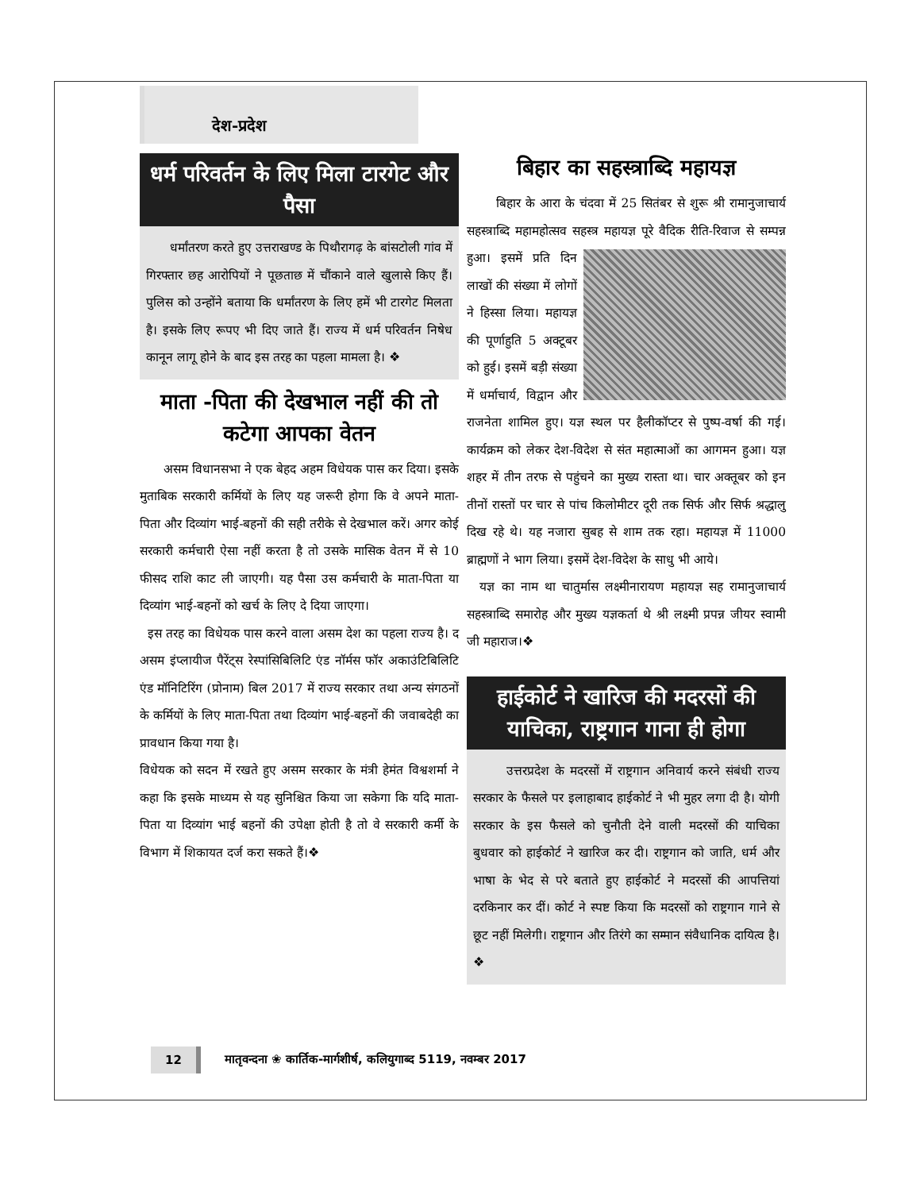देश-प्रदेश
धर्म परिवर्तन के लिए मिला टारगेट और पैसा
धर्मांतरण करते हुए उत्तराखण्ड के पिथौरागढ़ के बांसटोली गांव में गिरफ्तार छह आरोपियों ने पूछताछ में चौंकाने वाले खुलासे किए हैं। पुलिस को उन्होंने बताया कि धर्मांतरण के लिए हमें भी टारगेट मिलता है। इसके लिए रूपए भी दिए जाते हैं। राज्य में धर्म परिवर्तन निषेध कानून लागू होने के बाद इस तरह का पहला मामला है। ❖
माता -पिता की देखभाल नहीं की तो कटेगा आपका वेतन
असम विधानसभा ने एक बेहद अहम विधेयक पास कर दिया। इसके मुताबिक सरकारी कर्मियों के लिए यह जरूरी होगा कि वे अपने माता-पिता और दिव्यांग भाई-बहनों की सही तरीके से देखभाल करें। अगर कोई सरकारी कर्मचारी ऐसा नहीं करता है तो उसके मासिक वेतन में से 10 फीसद राशि काट ली जाएगी। यह पैसा उस कर्मचारी के माता-पिता या दिव्यांग भाई-बहनों को खर्च के लिए दे दिया जाएगा।
इस तरह का विधेयक पास करने वाला असम देश का पहला राज्य है। द असम इंप्लायीज पैरेंट्स रेस्पांसिबिलिटि एंड नॉर्मस फॉर अकाउंटिबिलिटि एंड मॉनिटिरिंग (प्रोनाम) बिल 2017 में राज्य सरकार तथा अन्य संगठनों के कर्मियों के लिए माता-पिता तथा दिव्यांग भाई-बहनों की जवाबदेही का प्रावधान किया गया है।
विधेयक को सदन में रखते हुए असम सरकार के मंत्री हेमंत विश्वशर्मा ने कहा कि इसके माध्यम से यह सुनिश्चित किया जा सकेगा कि यदि माता-पिता या दिव्यांग भाई बहनों की उपेक्षा होती है तो वे सरकारी कर्मी के विभाग में शिकायत दर्ज करा सकते हैं।❖
बिहार का सहस्त्राब्दि महायज्ञ
बिहार के आरा के चंदवा में 25 सितंबर से शुरू श्री रामानुजाचार्य सहस्त्राब्दि महामहोत्सव सहस्त्र महायज्ञ पूरे वैदिक रीति-रिवाज से सम्पन्न हुआ। इसमें प्रति दिन लाखों की संख्या में लोगों ने हिस्सा लिया। महायज्ञ की पूर्णाहुति 5 अक्टूबर को हुई। इसमें बड़ी संख्या में धर्माचार्य, विद्वान और राजनेता शामिल हुए। यज्ञ स्थल पर हैलीकॉप्टर से पुष्प-वर्षा की गई। कार्यक्रम को लेकर देश-विदेश से संत महात्माओं का आगमन हुआ। यज्ञ शहर में तीन तरफ से पहुंचने का मुख्य रास्ता था। चार अक्तूबर को इन तीनों रास्तों पर चार से पांच किलोमीटर दूरी तक सिर्फ और सिर्फ श्रद्धालु दिख रहे थे। यह नजारा सुबह से शाम तक रहा। महायज्ञ में 11000 ब्राह्मणों ने भाग लिया। इसमें देश-विदेश के साधु भी आये।
यज्ञ का नाम था चातुर्मास लक्ष्मीनारायण महायज्ञ सह रामानुजाचार्य सहस्त्राब्दि समारोह और मुख्य यज्ञकर्ता थे श्री लक्ष्मी प्रपन्न जीयर स्वामी जी महाराज।❖
हाईकोर्ट ने खारिज की मदरसों की याचिका, राष्ट्रगान गाना ही होगा
उत्तरप्रदेश के मदरसों में राष्ट्रगान अनिवार्य करने संबंधी राज्य सरकार के फैसले पर इलाहाबाद हाईकोर्ट ने भी मुहर लगा दी है। योगी सरकार के इस फैसले को चुनौती देने वाली मदरसों की याचिका बुधवार को हाईकोर्ट ने खारिज कर दी। राष्ट्रगान को जाति, धर्म और भाषा के भेद से परे बताते हुए हाईकोर्ट ने मदरसों की आपत्तियां दरकिनार कर दीं। कोर्ट ने स्पष्ट किया कि मदरसों को राष्ट्रगान गाने से छूट नहीं मिलेगी। राष्ट्रगान और तिरंगे का सम्मान संवैधानिक दायित्व है।❖
12 मातृवन्दना ❀ कार्तिक-मार्गशीर्ष, कलियुगाब्द 5119, नवम्बर 2017